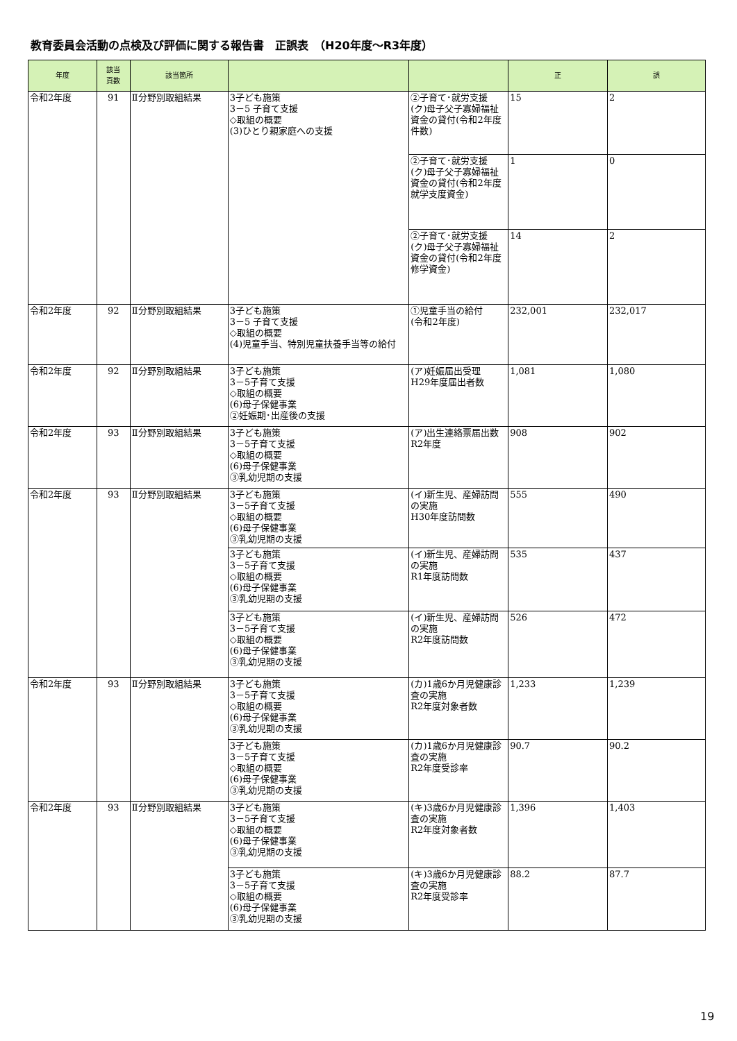教育委員会活動の点検及び評価に関する報告書　正誤表　（H20年度～R3年度）
| 年度 | 該当 頁数 | 該当箇所 | | | 正 | 誤 |
| --- | --- | --- | --- | --- | --- | --- |
| 令和2年度 | 91 | Ⅱ分野別取組結果 | 3子ども施策 3－5 子育て支援 ◇取組の概要 (3)ひとり親家庭への支援 | ②子育て･就労支援 (ク)母子父子寡婦福祉資金の貸付(令和2年度件数) | 15 | 2 |
| | | | | ②子育て･就労支援 (ク)母子父子寡婦福祉資金の貸付(令和2年度就学支度資金) | 1 | 0 |
| | | | | ②子育て･就労支援 (ク)母子父子寡婦福祉資金の貸付(令和2年度修学資金) | 14 | 2 |
| 令和2年度 | 92 | Ⅱ分野別取組結果 | 3子ども施策 3－5 子育て支援 ◇取組の概要 (4)児童手当、特別児童扶養手当等の給付 | ①児童手当の給付 (令和2年度) | 232,001 | 232,017 |
| 令和2年度 | 92 | Ⅱ分野別取組結果 | 3子ども施策 3－5子育て支援 ◇取組の概要 (6)母子保健事業 ②妊娠期･出産後の支援 | (ア)妊娠届出受理 H29年度届出者数 | 1,081 | 1,080 |
| 令和2年度 | 93 | Ⅱ分野別取組結果 | 3子ども施策 3－5子育て支援 ◇取組の概要 (6)母子保健事業 ③乳幼児期の支援 | (ア)出生連絡票届出数 R2年度 | 908 | 902 |
| 令和2年度 | 93 | Ⅱ分野別取組結果 | 3子ども施策 3－5子育て支援 ◇取組の概要 (6)母子保健事業 ③乳幼児期の支援 | (イ)新生児、産婦訪問の実施 H30年度訪問数 | 555 | 490 |
| | | | 3子ども施策 3－5子育て支援 ◇取組の概要 (6)母子保健事業 ③乳幼児期の支援 | (イ)新生児、産婦訪問の実施 R1年度訪問数 | 535 | 437 |
| | | | 3子ども施策 3－5子育て支援 ◇取組の概要 (6)母子保健事業 ③乳幼児期の支援 | (イ)新生児、産婦訪問の実施 R2年度訪問数 | 526 | 472 |
| 令和2年度 | 93 | Ⅱ分野別取組結果 | 3子ども施策 3－5子育て支援 ◇取組の概要 (6)母子保健事業 ③乳幼児期の支援 | (カ)1歳6か月児健康診査の実施 R2年度対象者数 | 1,233 | 1,239 |
| | | | 3子ども施策 3－5子育て支援 ◇取組の概要 (6)母子保健事業 ③乳幼児期の支援 | (カ)1歳6か月児健康診査の実施 R2年度受診率 | 90.7 | 90.2 |
| 令和2年度 | 93 | Ⅱ分野別取組結果 | 3子ども施策 3－5子育て支援 ◇取組の概要 (6)母子保健事業 ③乳幼児期の支援 | (キ)3歳6か月児健康診査の実施 R2年度対象者数 | 1,396 | 1,403 |
| | | | 3子ども施策 3－5子育て支援 ◇取組の概要 (6)母子保健事業 ③乳幼児期の支援 | (キ)3歳6か月児健康診査の実施 R2年度受診率 | 88.2 | 87.7 |
19